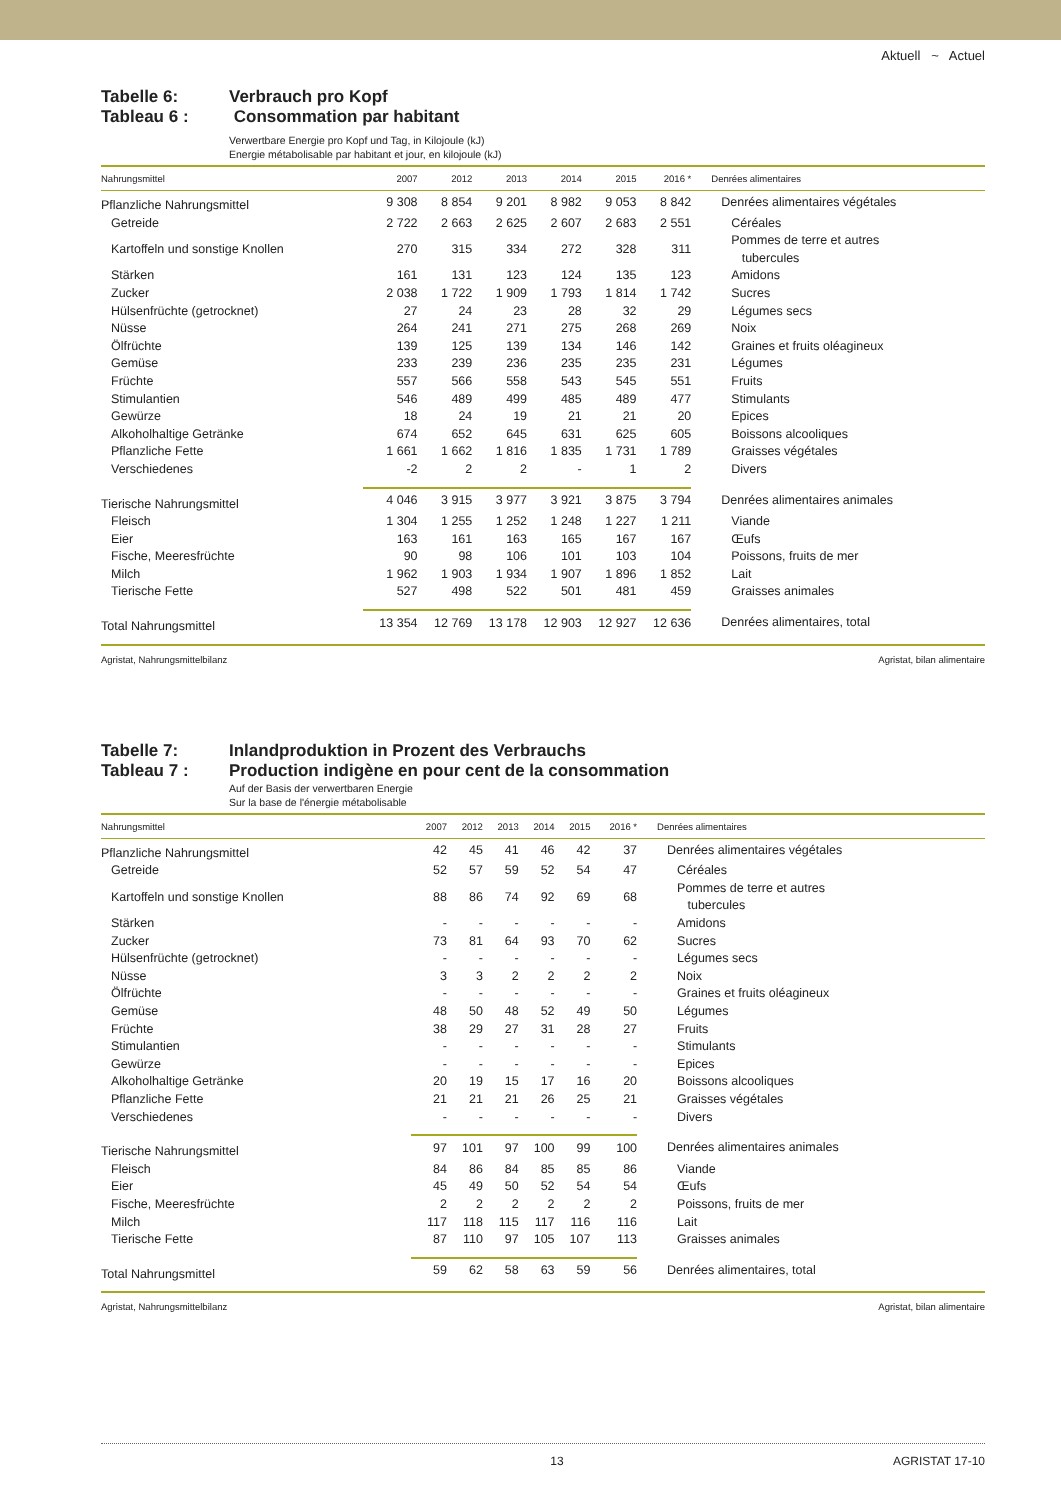Aktuell ~ Actuel
Tabelle 6: Verbrauch pro Kopf
Tableau 6 : Consommation par habitant
Verwertbare Energie pro Kopf und Tag, in Kilojoule (kJ)
Energie métabolisable par habitant et jour, en kilojoule (kJ)
| Nahrungsmittel | 2007 | 2012 | 2013 | 2014 | 2015 | 2016 * | Denrées alimentaires |
| --- | --- | --- | --- | --- | --- | --- | --- |
| Pflanzliche Nahrungsmittel | 9 308 | 8 854 | 9 201 | 8 982 | 9 053 | 8 842 | Denrées alimentaires végétales |
| Getreide | 2 722 | 2 663 | 2 625 | 2 607 | 2 683 | 2 551 | Céréales |
| Kartoffeln und sonstige Knollen | 270 | 315 | 334 | 272 | 328 | 311 | Pommes de terre et autres tubercules |
| Stärken | 161 | 131 | 123 | 124 | 135 | 123 | Amidons |
| Zucker | 2 038 | 1 722 | 1 909 | 1 793 | 1 814 | 1 742 | Sucres |
| Hülsenfrüchte (getrocknet) | 27 | 24 | 23 | 28 | 32 | 29 | Légumes secs |
| Nüsse | 264 | 241 | 271 | 275 | 268 | 269 | Noix |
| Ölfrüchte | 139 | 125 | 139 | 134 | 146 | 142 | Graines et fruits oléagineux |
| Gemüse | 233 | 239 | 236 | 235 | 235 | 231 | Légumes |
| Früchte | 557 | 566 | 558 | 543 | 545 | 551 | Fruits |
| Stimulantien | 546 | 489 | 499 | 485 | 489 | 477 | Stimulants |
| Gewürze | 18 | 24 | 19 | 21 | 21 | 20 | Epices |
| Alkoholhaltige Getränke | 674 | 652 | 645 | 631 | 625 | 605 | Boissons alcooliques |
| Pflanzliche Fette | 1 661 | 1 662 | 1 816 | 1 835 | 1 731 | 1 789 | Graisses végétales |
| Verschiedenes | -2 | 2 | 2 | - | 1 | 2 | Divers |
| Tierische Nahrungsmittel | 4 046 | 3 915 | 3 977 | 3 921 | 3 875 | 3 794 | Denrées alimentaires animales |
| Fleisch | 1 304 | 1 255 | 1 252 | 1 248 | 1 227 | 1 211 | Viande |
| Eier | 163 | 161 | 163 | 165 | 167 | 167 | Œufs |
| Fische, Meeresfrüchte | 90 | 98 | 106 | 101 | 103 | 104 | Poissons, fruits de mer |
| Milch | 1 962 | 1 903 | 1 934 | 1 907 | 1 896 | 1 852 | Lait |
| Tierische Fette | 527 | 498 | 522 | 501 | 481 | 459 | Graisses animales |
| Total Nahrungsmittel | 13 354 | 12 769 | 13 178 | 12 903 | 12 927 | 12 636 | Denrées alimentaires, total |
Agristat, Nahrungsmittelbilanz Agristat, bilan alimentaire
Tabelle 7: Inlandproduktion in Prozent des Verbrauchs
Tableau 7 : Production indigène en pour cent de la consommation
Auf der Basis der verwertbaren Energie
Sur la base de l'énergie métabolisable
| Nahrungsmittel | 2007 | 2012 | 2013 | 2014 | 2015 | 2016 * | Denrées alimentaires |
| --- | --- | --- | --- | --- | --- | --- | --- |
| Pflanzliche Nahrungsmittel | 42 | 45 | 41 | 46 | 42 | 37 | Denrées alimentaires végétales |
| Getreide | 52 | 57 | 59 | 52 | 54 | 47 | Céréales |
| Kartoffeln und sonstige Knollen | 88 | 86 | 74 | 92 | 69 | 68 | Pommes de terre et autres tubercules |
| Stärken | - | - | - | - | - | - | Amidons |
| Zucker | 73 | 81 | 64 | 93 | 70 | 62 | Sucres |
| Hülsenfrüchte (getrocknet) | - | - | - | - | - | - | Légumes secs |
| Nüsse | 3 | 3 | 2 | 2 | 2 | 2 | Noix |
| Ölfrüchte | - | - | - | - | - | - | Graines et fruits oléagineux |
| Gemüse | 48 | 50 | 48 | 52 | 49 | 50 | Légumes |
| Früchte | 38 | 29 | 27 | 31 | 28 | 27 | Fruits |
| Stimulantien | - | - | - | - | - | - | Stimulants |
| Gewürze | - | - | - | - | - | - | Epices |
| Alkoholhaltige Getränke | 20 | 19 | 15 | 17 | 16 | 20 | Boissons alcooliques |
| Pflanzliche Fette | 21 | 21 | 21 | 26 | 25 | 21 | Graisses végétales |
| Verschiedenes | - | - | - | - | - | - | Divers |
| Tierische Nahrungsmittel | 97 | 101 | 97 | 100 | 99 | 100 | Denrées alimentaires animales |
| Fleisch | 84 | 86 | 84 | 85 | 85 | 86 | Viande |
| Eier | 45 | 49 | 50 | 52 | 54 | 54 | Œufs |
| Fische, Meeresfrüchte | 2 | 2 | 2 | 2 | 2 | 2 | Poissons, fruits de mer |
| Milch | 117 | 118 | 115 | 117 | 116 | 116 | Lait |
| Tierische Fette | 87 | 110 | 97 | 105 | 107 | 113 | Graisses animales |
| Total Nahrungsmittel | 59 | 62 | 58 | 63 | 59 | 56 | Denrées alimentaires, total |
Agristat, Nahrungsmittelbilanz Agristat, bilan alimentaire
13 AGRISTAT 17-10